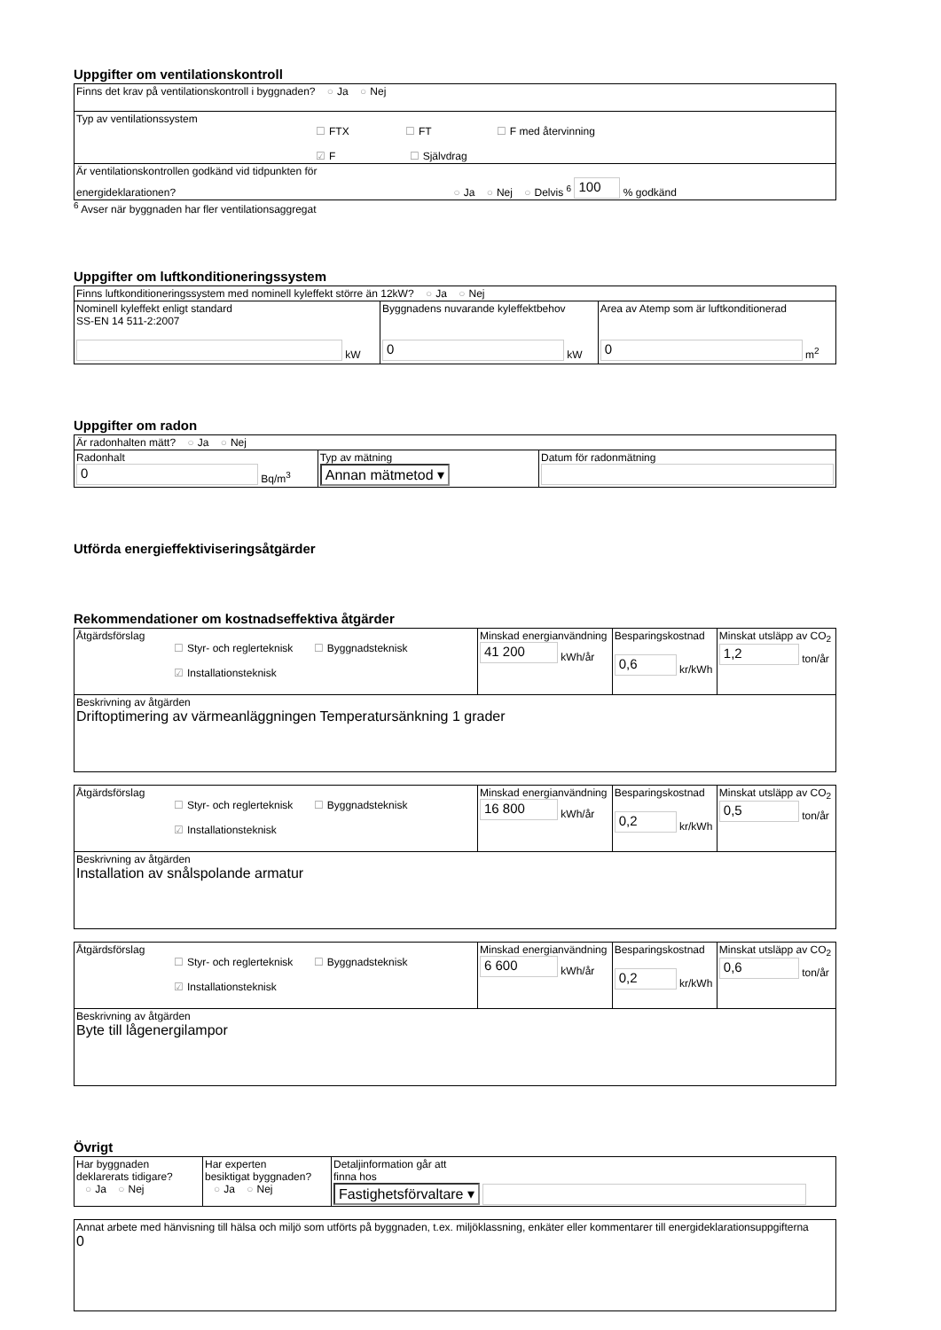Uppgifter om ventilationskontroll
| Finns det krav på ventilationskontroll i byggnaden? ○ Ja ○ Nej |
| Typ av ventilationssystem ☐ FTX ☐ FT ☐ F med återvinning ☑ F ☐ Självdrag |
| Är ventilationskontrollen godkänd vid tidpunkten för energideklarationen? ○ Ja ○ Nej ○ Delvis <sup>6</sup> 100 % godkänd |
<sup>6</sup> Avser när byggnaden har fler ventilationsaggregat
Uppgifter om luftkonditioneringssystem
| Finns luftkonditioneringssystem med nominell kyleffekt större än 12kW? ○ Ja ○ Nej | | |
| Nominell kyleffekt enligt standard SS-EN 14 511-2:2007 kW | Byggnadens nuvarande kyleffektbehov 0 kW | Area av Atemp som är luftkonditionerad 0 m<sup>2</sup> |
Uppgifter om radon
| Är radonhalten mätt? ○ Ja ○ Nej | | |
| Radonhalt 0 Bq/m<sup>3</sup> | Typ av mätning Annan mätmetod ▾ | Datum för radonmätning |
Utförda energieffektiviseringsåtgärder
Rekommendationer om kostnadseffektiva åtgärder
| Åtgärdsförslag ☐ Styr- och reglerteknisk ☐ Byggnadsteknisk ☑ Installationsteknisk | Minskad energianvändning 41 200 kWh/år | Besparingskostnad 0,6 kr/kWh | Minskat utsläpp av CO<sub>2</sub> 1,2 ton/år |
| Beskrivning av åtgärden Driftoptimering av värmeanläggningen Temperatursänkning 1 grader | | | |
| Åtgärdsförslag ☐ Styr- och reglerteknisk ☐ Byggnadsteknisk ☑ Installationsteknisk | Minskad energianvändning 16 800 kWh/år | Besparingskostnad 0,2 kr/kWh | Minskat utsläpp av CO<sub>2</sub> 0,5 ton/år |
| Beskrivning av åtgärden Installation av snålspolande armatur | | | |
| Åtgärdsförslag ☐ Styr- och reglerteknisk ☐ Byggnadsteknisk ☑ Installationsteknisk | Minskad energianvändning 6 600 kWh/år | Besparingskostnad 0,2 kr/kWh | Minskat utsläpp av CO<sub>2</sub> 0,6 ton/år |
| Beskrivning av åtgärden Byte till lågenergilampor | | | |
Övrigt
| Har byggnaden deklarerats tidigare? ○ Ja ○ Nej | Har experten besiktigat byggnaden? ○ Ja ○ Nej | Detaljinformation går att finna hos Fastighetsförvaltare ▾ |
| Annat arbete med hänvisning till hälsa och miljö som utförts på byggnaden, t.ex. miljöklassning, enkäter eller kommentarer till energideklarationsuppgifterna 0 |